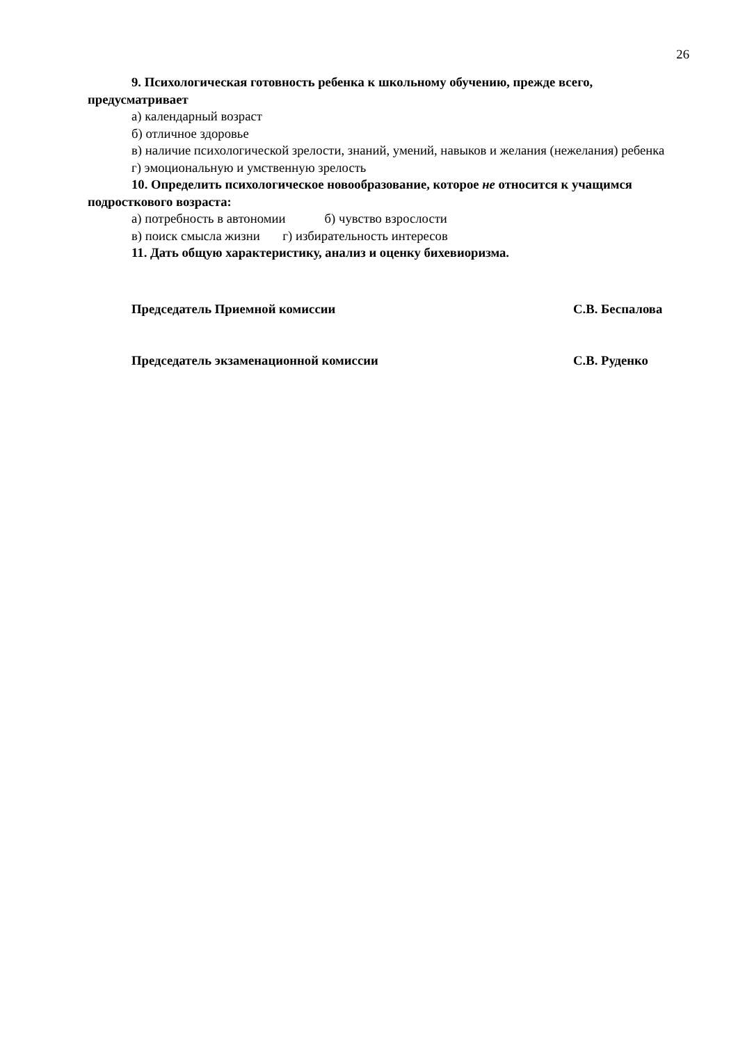26
9. Психологическая готовность ребенка к школьному обучению, прежде всего, предусматривает
а) календарный возраст
б) отличное здоровье
в) наличие психологической зрелости, знаний, умений, навыков и желания (нежелания) ребенка
г) эмоциональную и умственную зрелость
10. Определить психологическое новообразование, которое не относится к учащимся подросткового возраста:
а) потребность в автономии б) чувство взрослости
в) поиск смысла жизни г) избирательность интересов
11. Дать общую характеристику, анализ и оценку бихевиоризма.
Председатель Приемной комиссии С.В. Беспалова
Председатель экзаменационной комиссии С.В. Руденко